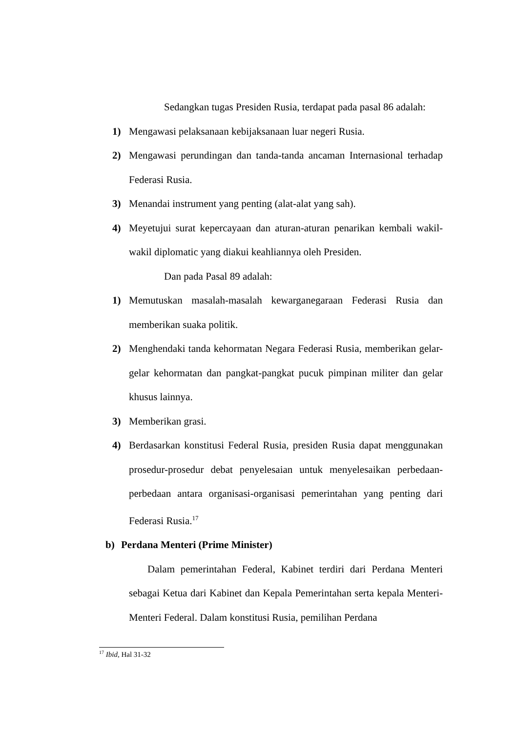Sedangkan tugas Presiden Rusia, terdapat pada pasal 86 adalah:
1) Mengawasi pelaksanaan kebijaksanaan luar negeri Rusia.
2) Mengawasi perundingan dan tanda-tanda ancaman Internasional terhadap Federasi Rusia.
3) Menandai instrument yang penting (alat-alat yang sah).
4) Meyetujui surat kepercayaan dan aturan-aturan penarikan kembali wakil-wakil diplomatic yang diakui keahliannya oleh Presiden.
Dan pada Pasal 89 adalah:
1) Memutuskan masalah-masalah kewarganegaraan Federasi Rusia dan memberikan suaka politik.
2) Menghendaki tanda kehormatan Negara Federasi Rusia, memberikan gelar-gelar kehormatan dan pangkat-pangkat pucuk pimpinan militer dan gelar khusus lainnya.
3) Memberikan grasi.
4) Berdasarkan konstitusi Federal Rusia, presiden Rusia dapat menggunakan prosedur-prosedur debat penyelesaian untuk menyelesaikan perbedaan-perbedaan antara organisasi-organisasi pemerintahan yang penting dari Federasi Rusia.<sup>17</sup>
b) Perdana Menteri (Prime Minister)
Dalam pemerintahan Federal, Kabinet terdiri dari Perdana Menteri sebagai Ketua dari Kabinet dan Kepala Pemerintahan serta kepala Menteri- Menteri Federal. Dalam konstitusi Rusia, pemilihan Perdana
<sup>17</sup> Ibid, Hal 31-32